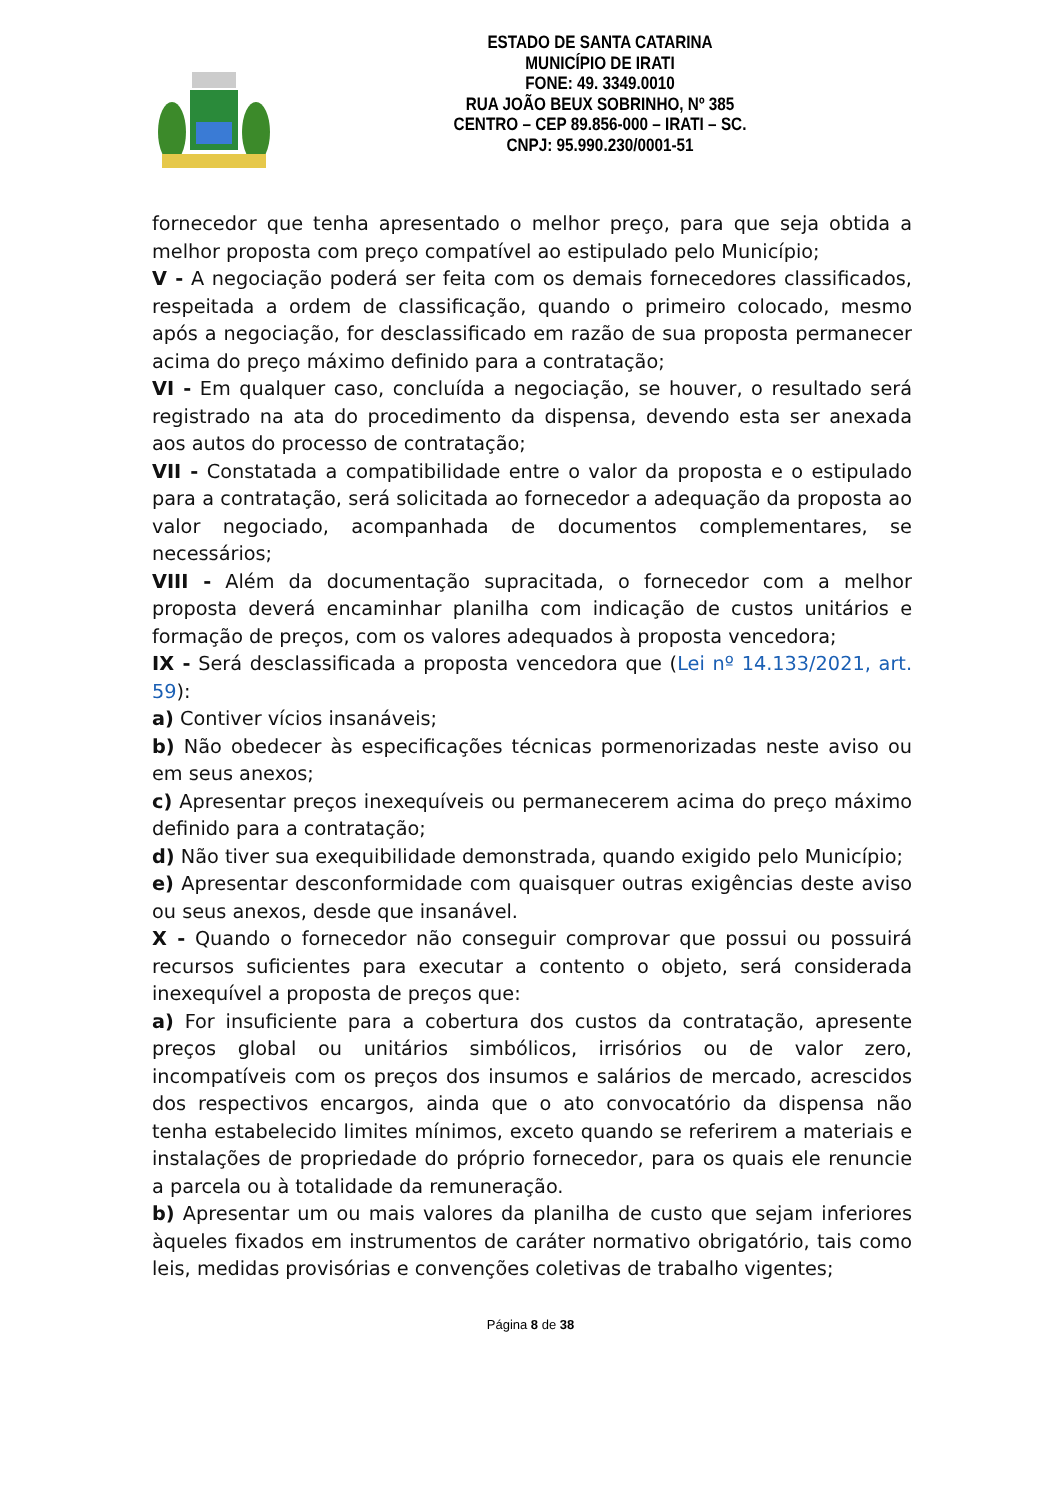ESTADO DE SANTA CATARINA
MUNICÍPIO DE IRATI
FONE: 49. 3349.0010
RUA JOÃO BEUX SOBRINHO, Nº 385
CENTRO – CEP 89.856-000 – IRATI – SC.
CNPJ: 95.990.230/0001-51
fornecedor que tenha apresentado o melhor preço, para que seja obtida a melhor proposta com preço compatível ao estipulado pelo Município;
V - A negociação poderá ser feita com os demais fornecedores classificados, respeitada a ordem de classificação, quando o primeiro colocado, mesmo após a negociação, for desclassificado em razão de sua proposta permanecer acima do preço máximo definido para a contratação;
VI - Em qualquer caso, concluída a negociação, se houver, o resultado será registrado na ata do procedimento da dispensa, devendo esta ser anexada aos autos do processo de contratação;
VII - Constatada a compatibilidade entre o valor da proposta e o estipulado para a contratação, será solicitada ao fornecedor a adequação da proposta ao valor negociado, acompanhada de documentos complementares, se necessários;
VIII - Além da documentação supracitada, o fornecedor com a melhor proposta deverá encaminhar planilha com indicação de custos unitários e formação de preços, com os valores adequados à proposta vencedora;
IX - Será desclassificada a proposta vencedora que (Lei nº 14.133/2021, art. 59):
a) Contiver vícios insanáveis;
b) Não obedecer às especificações técnicas pormenorizadas neste aviso ou em seus anexos;
c) Apresentar preços inexequíveis ou permanecerem acima do preço máximo definido para a contratação;
d) Não tiver sua exequibilidade demonstrada, quando exigido pelo Município;
e) Apresentar desconformidade com quaisquer outras exigências deste aviso ou seus anexos, desde que insanável.
X - Quando o fornecedor não conseguir comprovar que possui ou possuirá recursos suficientes para executar a contento o objeto, será considerada inexequível a proposta de preços que:
a) For insuficiente para a cobertura dos custos da contratação, apresente preços global ou unitários simbólicos, irrisórios ou de valor zero, incompatíveis com os preços dos insumos e salários de mercado, acrescidos dos respectivos encargos, ainda que o ato convocatório da dispensa não tenha estabelecido limites mínimos, exceto quando se referirem a materiais e instalações de propriedade do próprio fornecedor, para os quais ele renuncie a parcela ou à totalidade da remuneração.
b) Apresentar um ou mais valores da planilha de custo que sejam inferiores àqueles fixados em instrumentos de caráter normativo obrigatório, tais como leis, medidas provisórias e convenções coletivas de trabalho vigentes;
Página 8 de 38